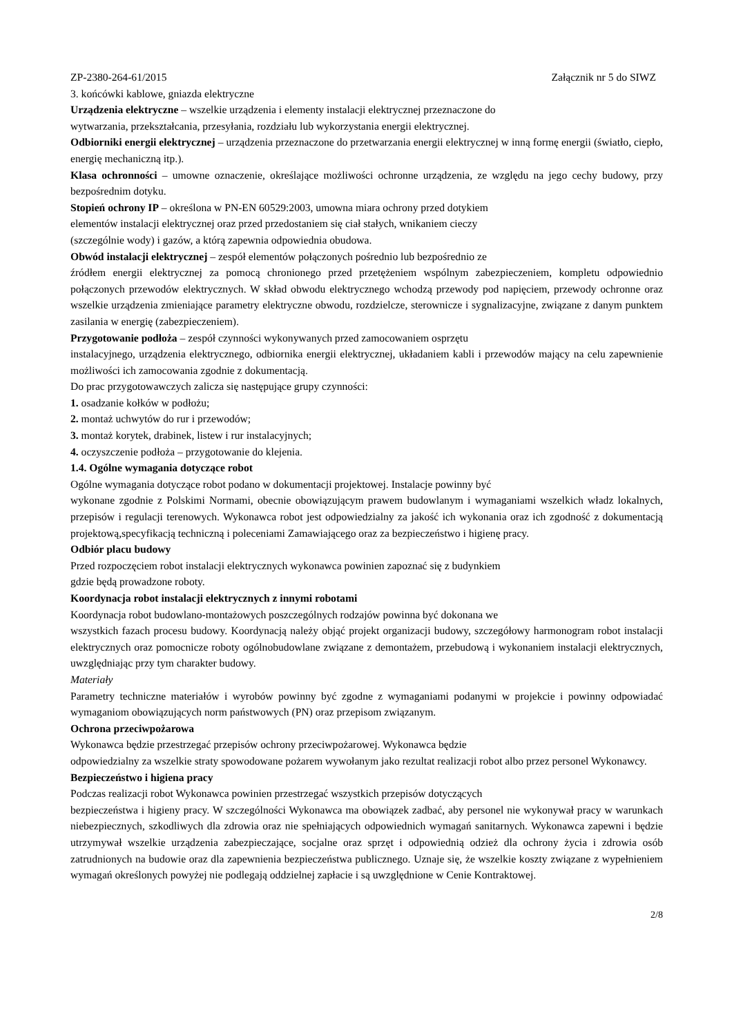ZP-2380-264-61/2015 Załącznik nr 5 do SIWZ
3. końcówki kablowe, gniazda elektryczne
Urządzenia elektryczne – wszelkie urządzenia i elementy instalacji elektrycznej przeznaczone do
wytwarzania, przekształcania, przesyłania, rozdziału lub wykorzystania energii elektrycznej.
Odbiorniki energii elektrycznej – urządzenia przeznaczone do przetwarzania energii elektrycznej w inną formę energii (światło, ciepło, energię mechaniczną itp.).
Klasa ochronności – umowne oznaczenie, określające możliwości ochronne urządzenia, ze względu na jego cechy budowy, przy bezpośrednim dotyku.
Stopień ochrony IP – określona w PN-EN 60529:2003, umowna miara ochrony przed dotykiem
elementów instalacji elektrycznej oraz przed przedostaniem się ciał stałych, wnikaniem cieczy
(szczególnie wody) i gazów, a którą zapewnia odpowiednia obudowa.
Obwód instalacji elektrycznej – zespół elementów połączonych pośrednio lub bezpośrednio ze
źródłem energii elektrycznej za pomocą chronionego przed przetężeniem wspólnym zabezpieczeniem, kompletu odpowiednio połączonych przewodów elektrycznych. W skład obwodu elektrycznego wchodzą przewody pod napięciem, przewody ochronne oraz wszelkie urządzenia zmieniające parametry elektryczne obwodu, rozdzielcze, sterownicze i sygnalizacyjne, związane z danym punktem zasilania w energię (zabezpieczeniem).
Przygotowanie podłoża – zespół czynności wykonywanych przed zamocowaniem osprzętu
instalacyjnego, urządzenia elektrycznego, odbiornika energii elektrycznej, układaniem kabli i przewodów mający na celu zapewnienie możliwości ich zamocowania zgodnie z dokumentacją.
Do prac przygotowawczych zalicza się następujące grupy czynności:
1. osadzanie kołków w podłożu;
2. montaż uchwytów do rur i przewodów;
3. montaż korytek, drabinek, listew i rur instalacyjnych;
4. oczyszczenie podłoża – przygotowanie do klejenia.
1.4. Ogólne wymagania dotyczące robot
Ogólne wymagania dotyczące robot podano w dokumentacji projektowej. Instalacje powinny być
wykonane zgodnie z Polskimi Normami, obecnie obowiązującym prawem budowlanym i wymaganiami wszelkich władz lokalnych, przepisów i regulacji terenowych. Wykonawca robot jest odpowiedzialny za jakość ich wykonania oraz ich zgodność z dokumentacją projektową,specyfikacją techniczną i poleceniami Zamawiającego oraz za bezpieczeństwo i higienę pracy.
Odbiór placu budowy
Przed rozpoczęciem robot instalacji elektrycznych wykonawca powinien zapoznać się z budynkiem
gdzie będą prowadzone roboty.
Koordynacja robot instalacji elektrycznych z innymi robotami
Koordynacja robot budowlano-montażowych poszczególnych rodzajów powinna być dokonana we
wszystkich fazach procesu budowy. Koordynacją należy objąć projekt organizacji budowy, szczegółowy harmonogram robot instalacji elektrycznych oraz pomocnicze roboty ogólnobudowlane związane z demontażem, przebudową i wykonaniem instalacji elektrycznych, uwzględniając przy tym charakter budowy.
Materiały
Parametry techniczne materiałów i wyrobów powinny być zgodne z wymaganiami podanymi w projekcie i powinny odpowiadać wymaganiom obowiązujących norm państwowych (PN) oraz przepisom związanym.
Ochrona przeciwpożarowa
Wykonawca będzie przestrzegać przepisów ochrony przeciwpożarowej. Wykonawca będzie
odpowiedzialny za wszelkie straty spowodowane pożarem wywołanym jako rezultat realizacji robot albo przez personel Wykonawcy.
Bezpieczeństwo i higiena pracy
Podczas realizacji robot Wykonawca powinien przestrzegać wszystkich przepisów dotyczących
bezpieczeństwa i higieny pracy. W szczególności Wykonawca ma obowiązek zadbać, aby personel nie wykonywał pracy w warunkach niebezpiecznych, szkodliwych dla zdrowia oraz nie spełniających odpowiednich wymagań sanitarnych. Wykonawca zapewni i będzie utrzymywał wszelkie urządzenia zabezpieczające, socjalne oraz sprzęt i odpowiednią odzież dla ochrony życia i zdrowia osób zatrudnionych na budowie oraz dla zapewnienia bezpieczeństwa publicznego. Uznaje się, że wszelkie koszty związane z wypełnieniem wymagań określonych powyżej nie podlegają oddzielnej zapłacie i są uwzględnione w Cenie Kontraktowej.
2/8